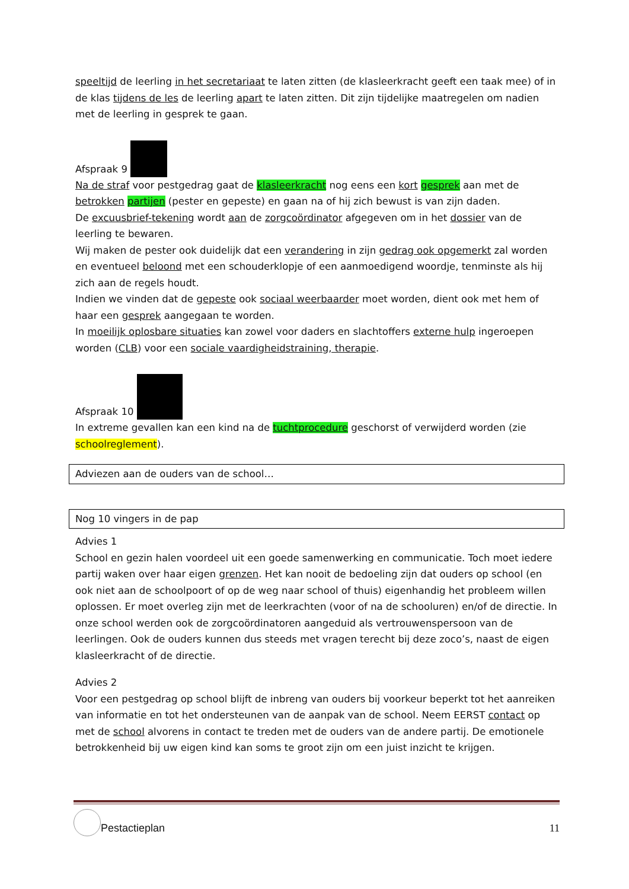speeltijd de leerling in het secretariaat te laten zitten (de klasleerkracht geeft een taak mee) of in de klas tijdens de les de leerling apart te laten zitten. Dit zijn tijdelijke maatregelen om nadien met de leerling in gesprek te gaan.
Afspraak 9
Na de straf voor pestgedrag gaat de klasleerkracht nog eens een kort gesprek aan met de betrokken partijen (pester en gepeste) en gaan na of hij zich bewust is van zijn daden.
De excuusbrief-tekening wordt aan de zorgcoördinator afgegeven om in het dossier van de leerling te bewaren.
Wij maken de pester ook duidelijk dat een verandering in zijn gedrag ook opgemerkt zal worden en eventueel beloond met een schouderklopje of een aanmoedigend woordje, tenminste als hij zich aan de regels houdt.
Indien we vinden dat de gepeste ook sociaal weerbaarder moet worden, dient ook met hem of haar een gesprek aangegaan te worden.
In moeilijk oplosbare situaties kan zowel voor daders en slachtoffers externe hulp ingeroepen worden (CLB) voor een sociale vaardigheidstraining, therapie.
Afspraak 10
In extreme gevallen kan een kind na de tuchtprocedure geschorst of verwijderd worden (zie schoolreglement).
Adviezen aan de ouders van de school…
Nog 10 vingers in de pap
Advies 1
School en gezin halen voordeel uit een goede samenwerking en communicatie. Toch moet iedere partij waken over haar eigen grenzen. Het kan nooit de bedoeling zijn dat ouders op school (en ook niet aan de schoolpoort of op de weg naar school of thuis) eigenhandig het probleem willen oplossen. Er moet overleg zijn met de leerkrachten (voor of na de schooluren) en/of de directie. In onze school werden ook de zorgcoördinatoren aangeduid als vertrouwenspersoon van de leerlingen. Ook de ouders kunnen dus steeds met vragen terecht bij deze zoco’s, naast de eigen klasleerkracht of de directie.
Advies 2
Voor een pestgedrag op school blijft de inbreng van ouders bij voorkeur beperkt tot het aanreiken van informatie en tot het ondersteunen van de aanpak van de school. Neem EERST contact op met de school alvorens in contact te treden met de ouders van de andere partij. De emotionele betrokkenheid bij uw eigen kind kan soms te groot zijn om een juist inzicht te krijgen.
Pestactieplan 11